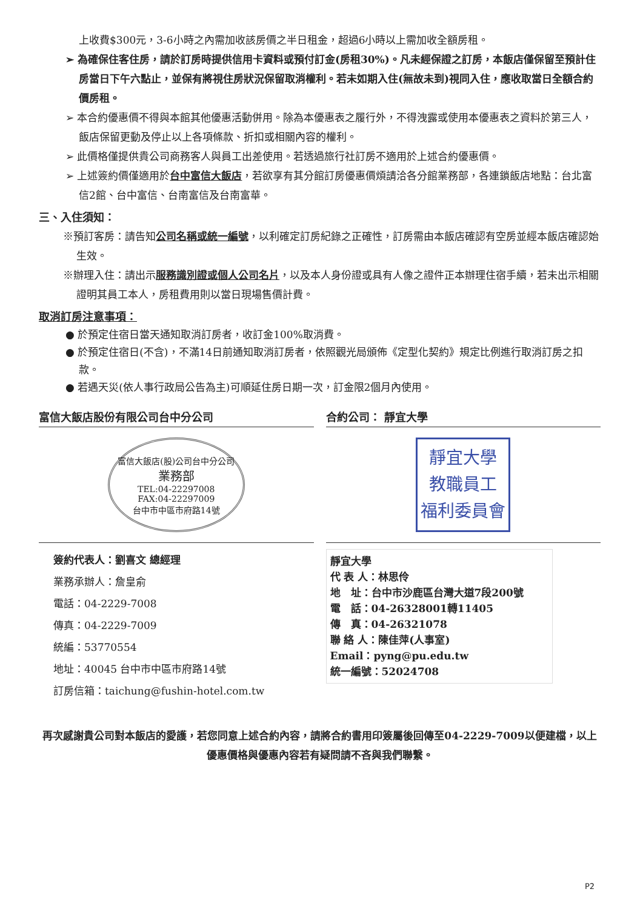上收費$300元，3-6小時之內需加收該房價之半日租金，超過6小時以上需加收全額房租。
➢ 為確保住客住房，請於訂房時提供信用卡資料或預付訂金(房租30%)。凡未經保證之訂房，本飯店僅保留至預計住房當日下午六點止，並保有將視住房狀況保留取消權利。若未如期入住(無故未到)視同入住，應收取當日全額合約價房租。
➢ 本合約優惠價不得與本館其他優惠活動併用。除為本優惠表之履行外，不得洩露或使用本優惠表之資料於第三人，飯店保留更動及停止以上各項條款、折扣或相關內容的權利。
➢ 此價格僅提供貴公司商務客人與員工出差使用。若透過旅行社訂房不適用於上述合約優惠價。
➢ 上述簽約價僅適用於台中富信大飯店，若欲享有其分館訂房優惠價煩請洽各分館業務部，各連鎖飯店地點：台北富信2館、台中富信、台南富信及台南富華。
三、入住須知：
※預訂客房：請告知公司名稱或統一編號，以利確定訂房紀錄之正確性，訂房需由本飯店確認有空房並經本飯店確認始生效。
※辦理入住：請出示服務識別證或個人公司名片，以及本人身份證或具有人像之證件正本辦理住宿手續，若未出示相關證明其員工本人，房租費用則以當日現場售價計費。
取消訂房注意事項：
● 於預定住宿日當天通知取消訂房者，收訂金100%取消費。
● 於預定住宿日(不含)，不滿14日前通知取消訂房者，依照觀光局頒佈《定型化契約》規定比例進行取消訂房之扣款。
● 若遇天災(依人事行政局公告為主)可順延住房日期一次，訂金限2個月內使用。
富信大飯店股份有限公司台中分公司
富信大飯店(股)公司台中分公司
業務部
TEL:04-22297008
FAX:04-22297009
台中市中區市府路14號
簽約代表人：劉喜文 總經理
業務承辦人：詹皇俞
電話：04-2229-7008
傳真：04-2229-7009
統編：53770554
地址：40045 台中市中區市府路14號
訂房信箱：taichung@fushin-hotel.com.tw
合約公司： 靜宜大學
靜宜大學
教職員工
福利委員會
靜宜大學
代 表 人：林思伶
地　址：台中市沙鹿區台灣大道7段200號
電　話：04-26328001轉11405
傳　真：04-26321078
聯 絡 人：陳佳萍(人事室)
Email：pyng@pu.edu.tw
統一編號：52024708
再次感謝貴公司對本飯店的愛護，若您同意上述合約內容，請將合約書用印簽屬後回傳至04-2229-7009以便建檔，以上優惠價格與優惠內容若有疑問請不吝與我們聯繫。
P2